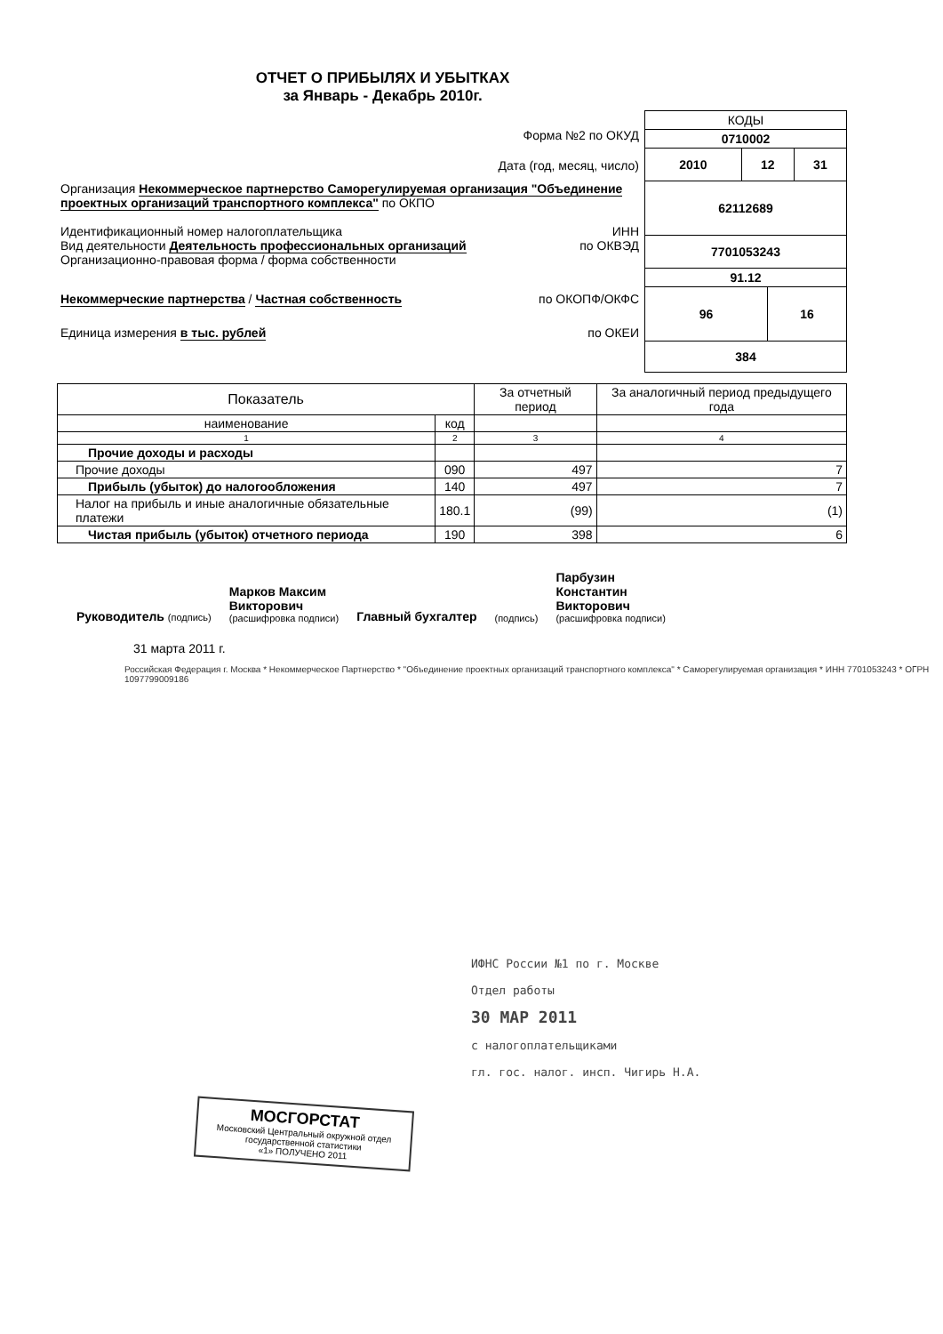ОТЧЕТ О ПРИБЫЛЯХ И УБЫТКАХ
за Январь - Декабрь 2010г.
Форма №2 по ОКУД
Дата (год, месяц, число)
Организация Некоммерческое партнерство Саморегулируемая организация "Объединение проектных организаций транспортного комплекса" по ОКПО
Идентификационный номер налогоплательщика ИНН
Вид деятельности Деятельность профессиональных организаций по ОКВЭД
Организационно-правовая форма / форма собственности
Некоммерческие партнерства / Частная собственность по ОКОПФ/ОКФС
Единица измерения в тыс. рублей по ОКЕИ
| КОДЫ | | | |
| 0710002 | | | |
| 2010 | 12 | | 31 |
| 62112689 | | | |
| 7701053243 | | | |
| 91.12 | | | |
| 96 | | 16 | |
| 384 | | | |
| Показатель | | За отчетный период | За аналогичный период предыдущего года |
| --- | --- | --- | --- |
| наименование | код | | |
| 1 | 2 | 3 | 4 |
| Прочие доходы и расходы | | | |
| Прочие доходы | 090 | 497 | 7 |
| Прибыль (убыток) до налогообложения | 140 | 497 | 7 |
| Налог на прибыль и иные аналогичные обязательные платежи | 180.1 | (99) | (1) |
| Чистая прибыль (убыток) отчетного периода | 190 | 398 | 6 |
Руководитель (подпись)
Марков Максим
Викторович
(расшифровка подписи)
Главный бухгалтер
(подпись)
Парбузин
Константин
Викторович
(расшифровка подписи)
31 марта 2011 г.
Российская Федерация г. Москва * Некоммерческое Партнерство * "Объединение проектных организаций транспортного комплекса" * Саморегулируемая организация * ИНН 7701053243 * ОГРН 1097799009186
ИФНС России №1 по г. Москве
Отдел работы
30 МАР 2011
с налогоплательщиками
гл. гос. налог. инсп. Чигирь Н.А.
МОСГОРСТАТ
Московский Центральный окружной отдел государственной статистики
«1» ПОЛУЧЕНО 2011